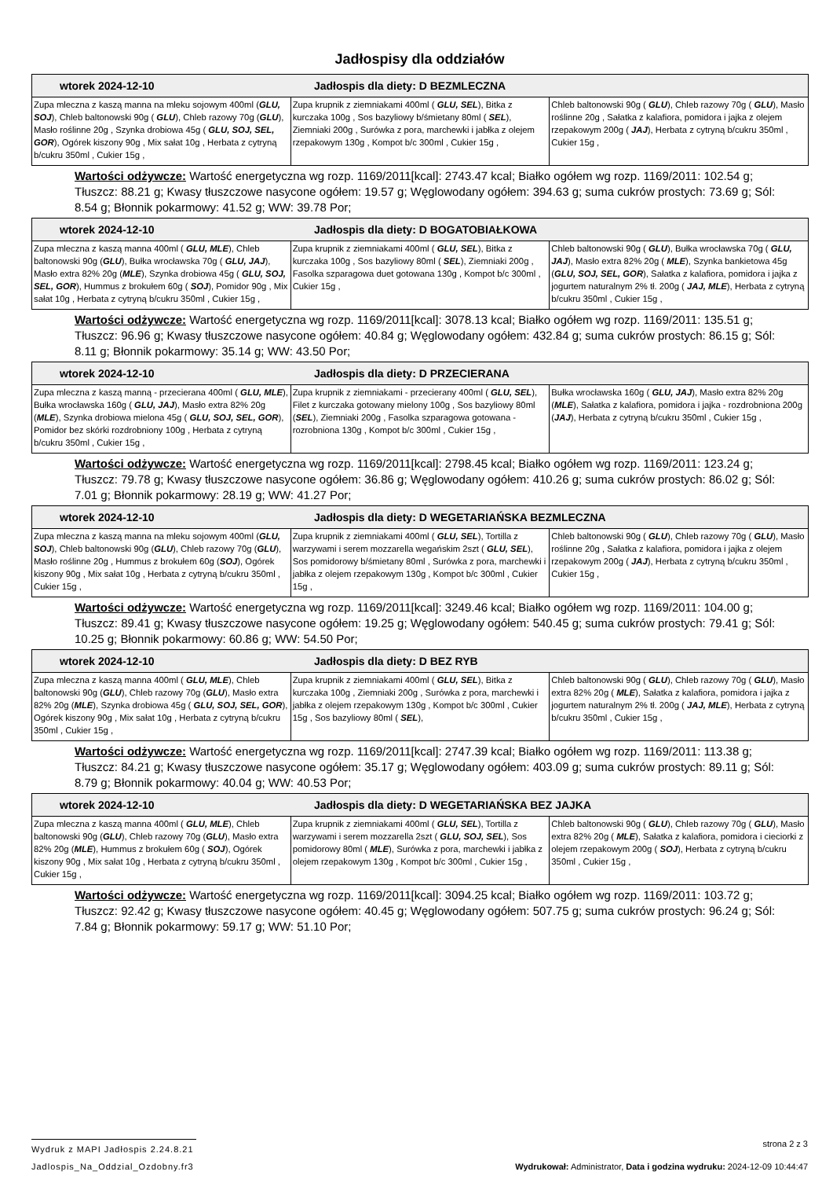Jadłospisy dla oddziałów
| wtorek 2024-12-10 Jadłospis dla diety: D BEZMLECZNA | | |
| --- | --- | --- |
| Zupa mleczna z kaszą manna na mleku sojowym 400ml ( GLU, SOJ ), Chleb baltonowski 90g ( GLU ), Chleb razowy 70g ( GLU ), Masło roślinne 20g , Szynka drobiowa 45g ( GLU, SOJ, SEL, GOR ), Ogórek kiszony 90g , Mix sałat 10g , Herbata z cytryną b/cukru 350ml , Cukier 15g , | Zupa krupnik z ziemniakami 400ml ( GLU, SEL ), Bitka z kurczaka 100g , Sos bazyliowy b/śmietany 80ml ( SEL ), Ziemniaki 200g , Surówka z pora, marchewki i jabłka z olejem rzepakowym 130g , Kompot b/c 300ml , Cukier 15g , | Chleb baltonowski 90g ( GLU ), Chleb razowy 70g ( GLU ), Masło roślinne 20g , Sałatka z kalafiora, pomidora i jajka z olejem rzepakowym 200g ( JAJ ), Herbata z cytryną b/cukru 350ml , Cukier 15g , |
Wartości odżywcze: Wartość energetyczna wg rozp. 1169/2011[kcal]: 2743.47 kcal; Białko ogółem wg rozp. 1169/2011: 102.54 g; Tłuszcz: 88.21 g; Kwasy tłuszczowe nasycone ogółem: 19.57 g; Węglowodany ogółem: 394.63 g; suma cukrów prostych: 73.69 g; Sól: 8.54 g; Błonnik pokarmowy: 41.52 g; WW: 39.78 Por;
| wtorek 2024-12-10 Jadłospis dla diety: D BOGATOBIAŁKOWA | | |
| --- | --- | --- |
| Zupa mleczna z kaszą manna 400ml ( GLU, MLE ), Chleb baltonowski 90g ( GLU ), Bułka wrocławska 70g ( GLU, JAJ ), Masło extra 82% 20g ( MLE ), Szynka drobiowa 45g ( GLU, SOJ, SEL, GOR ), Hummus z brokułem 60g ( SOJ ), Pomidor 90g , Mix sałat 10g , Herbata z cytryną b/cukru 350ml , Cukier 15g , | Zupa krupnik z ziemniakami 400ml ( GLU, SEL ), Bitka z kurczaka 100g , Sos bazyliowy 80ml ( SEL ), Ziemniaki 200g , Fasolka szparagowa duet gotowana 130g , Kompot b/c 300ml , Cukier 15g , | Chleb baltonowski 90g ( GLU ), Bułka wrocławska 70g ( GLU, JAJ ), Masło extra 82% 20g ( MLE ), Szynka bankietowa 45g ( GLU, SOJ, SEL, GOR ), Sałatka z kalafiora, pomidora i jajka z jogurtem naturalnym 2% tł. 200g ( JAJ, MLE ), Herbata z cytryną b/cukru 350ml , Cukier 15g , |
Wartości odżywcze: Wartość energetyczna wg rozp. 1169/2011[kcal]: 3078.13 kcal; Białko ogółem wg rozp. 1169/2011: 135.51 g; Tłuszcz: 96.96 g; Kwasy tłuszczowe nasycone ogółem: 40.84 g; Węglowodany ogółem: 432.84 g; suma cukrów prostych: 86.15 g; Sól: 8.11 g; Błonnik pokarmowy: 35.14 g; WW: 43.50 Por;
| wtorek 2024-12-10 Jadłospis dla diety: D PRZECIERANA | | |
| --- | --- | --- |
| Zupa mleczna z kaszą manną - przecierana 400ml ( GLU, MLE ), Bułka wrocławska 160g ( GLU, JAJ ), Masło extra 82% 20g ( MLE ), Szynka drobiowa mielona 45g ( GLU, SOJ, SEL, GOR ), Pomidor bez skórki rozdrobniony 100g , Herbata z cytryną b/cukru 350ml , Cukier 15g , | Zupa krupnik z ziemniakami - przecierany 400ml ( GLU, SEL ), Filet z kurczaka gotowany mielony 100g , Sos bazyliowy 80ml ( SEL ), Ziemniaki 200g , Fasolka szparagowa gotowana - rozrobniona 130g , Kompot b/c 300ml , Cukier 15g , | Bułka wrocławska 160g ( GLU, JAJ ), Masło extra 82% 20g ( MLE ), Sałatka z kalafiora, pomidora i jajka - rozdrobniona 200g ( JAJ ), Herbata z cytryną b/cukru 350ml , Cukier 15g , |
Wartości odżywcze: Wartość energetyczna wg rozp. 1169/2011[kcal]: 2798.45 kcal; Białko ogółem wg rozp. 1169/2011: 123.24 g; Tłuszcz: 79.78 g; Kwasy tłuszczowe nasycone ogółem: 36.86 g; Węglowodany ogółem: 410.26 g; suma cukrów prostych: 86.02 g; Sól: 7.01 g; Błonnik pokarmowy: 28.19 g; WW: 41.27 Por;
| wtorek 2024-12-10 Jadłospis dla diety: D WEGETARIAŃSKA BEZMLECZNA | | |
| --- | --- | --- |
| Zupa mleczna z kaszą manna na mleku sojowym 400ml ( GLU, SOJ ), Chleb baltonowski 90g ( GLU ), Chleb razowy 70g ( GLU ), Masło roślinne 20g , Hummus z brokułem 60g ( SOJ ), Ogórek kiszony 90g , Mix sałat 10g , Herbata z cytryną b/cukru 350ml , Cukier 15g , | Zupa krupnik z ziemniakami 400ml ( GLU, SEL ), Tortilla z warzywami i serem mozzarella wegańskim 2szt ( GLU, SEL ), Sos pomidorowy b/śmietany 80ml , Surówka z pora, marchewki i jabłka z olejem rzepakowym 130g , Kompot b/c 300ml , Cukier 15g , | Chleb baltonowski 90g ( GLU ), Chleb razowy 70g ( GLU ), Masło roślinne 20g , Sałatka z kalafiora, pomidora i jajka z olejem rzepakowym 200g ( JAJ ), Herbata z cytryną b/cukru 350ml , Cukier 15g , |
Wartości odżywcze: Wartość energetyczna wg rozp. 1169/2011[kcal]: 3249.46 kcal; Białko ogółem wg rozp. 1169/2011: 104.00 g; Tłuszcz: 89.41 g; Kwasy tłuszczowe nasycone ogółem: 19.25 g; Węglowodany ogółem: 540.45 g; suma cukrów prostych: 79.41 g; Sól: 10.25 g; Błonnik pokarmowy: 60.86 g; WW: 54.50 Por;
| wtorek 2024-12-10 Jadłospis dla diety: D BEZ RYB | | |
| --- | --- | --- |
| Zupa mleczna z kaszą manna 400ml ( GLU, MLE ), Chleb baltonowski 90g ( GLU ), Chleb razowy 70g ( GLU ), Masło extra 82% 20g ( MLE ), Szynka drobiowa 45g ( GLU, SOJ, SEL, GOR ), Ogórek kiszony 90g , Mix sałat 10g , Herbata z cytryną b/cukru 350ml , Cukier 15g , | Zupa krupnik z ziemniakami 400ml ( GLU, SEL ), Bitka z kurczaka 100g , Ziemniaki 200g , Surówka z pora, marchewki i jabłka z olejem rzepakowym 130g , Kompot b/c 300ml , Cukier 15g , Sos bazyliowy 80ml ( SEL ), | Chleb baltonowski 90g ( GLU ), Chleb razowy 70g ( GLU ), Masło extra 82% 20g ( MLE ), Sałatka z kalafiora, pomidora i jajka z jogurtem naturalnym 2% tł. 200g ( JAJ, MLE ), Herbata z cytryną b/cukru 350ml , Cukier 15g , |
Wartości odżywcze: Wartość energetyczna wg rozp. 1169/2011[kcal]: 2747.39 kcal; Białko ogółem wg rozp. 1169/2011: 113.38 g; Tłuszcz: 84.21 g; Kwasy tłuszczowe nasycone ogółem: 35.17 g; Węglowodany ogółem: 403.09 g; suma cukrów prostych: 89.11 g; Sól: 8.79 g; Błonnik pokarmowy: 40.04 g; WW: 40.53 Por;
| wtorek 2024-12-10 Jadłospis dla diety: D WEGETARIAŃSKA BEZ JAJKA | | |
| --- | --- | --- |
| Zupa mleczna z kaszą manna 400ml ( GLU, MLE ), Chleb baltonowski 90g ( GLU ), Chleb razowy 70g ( GLU ), Masło extra 82% 20g ( MLE ), Hummus z brokułem 60g ( SOJ ), Ogórek kiszony 90g , Mix sałat 10g , Herbata z cytryną b/cukru 350ml , Cukier 15g , | Zupa krupnik z ziemniakami 400ml ( GLU, SEL ), Tortilla z warzywami i serem mozzarella 2szt ( GLU, SOJ, SEL ), Sos pomidorowy 80ml ( MLE ), Surówka z pora, marchewki i jabłka z olejem rzepakowym 130g , Kompot b/c 300ml , Cukier 15g , | Chleb baltonowski 90g ( GLU ), Chleb razowy 70g ( GLU ), Masło extra 82% 20g ( MLE ), Sałatka z kalafiora, pomidora i cieciorki z olejem rzepakowym 200g ( SOJ ), Herbata z cytryną b/cukru 350ml , Cukier 15g , |
Wartości odżywcze: Wartość energetyczna wg rozp. 1169/2011[kcal]: 3094.25 kcal; Białko ogółem wg rozp. 1169/2011: 103.72 g; Tłuszcz: 92.42 g; Kwasy tłuszczowe nasycone ogółem: 40.45 g; Węglowodany ogółem: 507.75 g; suma cukrów prostych: 96.24 g; Sól: 7.84 g; Błonnik pokarmowy: 59.17 g; WW: 51.10 Por;
Wydruk z MAPI Jadłospis 2.24.8.21
strona 2 z 3
Jadlospis_Na_Oddzial_Ozdobny.fr3
Wydrukował: Administrator, Data i godzina wydruku: 2024-12-09 10:44:47